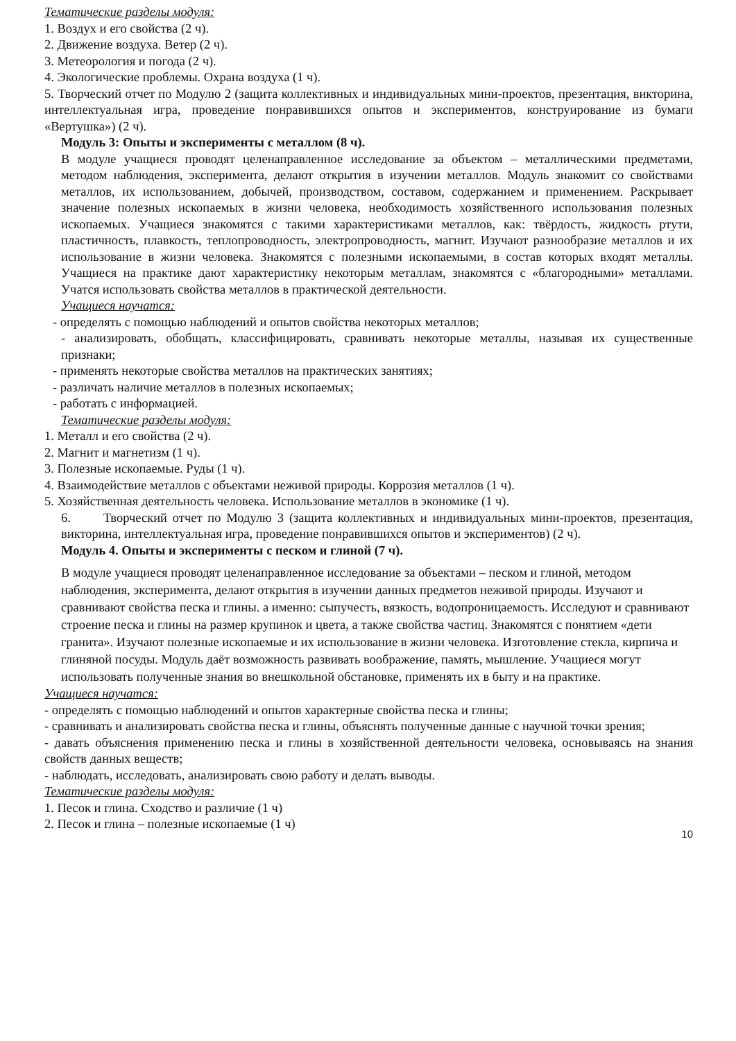Тематические разделы модуля:
1. Воздух и его свойства (2 ч).
2. Движение воздуха. Ветер (2 ч).
3. Метеорология и погода (2 ч).
4. Экологические проблемы. Охрана воздуха (1 ч).
5. Творческий отчет по Модулю 2 (защита коллективных и индивидуальных мини-проектов, презентация, викторина, интеллектуальная игра, проведение понравившихся опытов и экспериментов, конструирование из бумаги «Вертушка») (2 ч).
Модуль 3: Опыты и эксперименты с металлом (8 ч).
В модуле учащиеся проводят целенаправленное исследование за объектом – металлическими предметами, методом наблюдения, эксперимента, делают открытия в изучении металлов. Модуль знакомит со свойствами металлов, их использованием, добычей, производством, составом, содержанием и применением. Раскрывает значение полезных ископаемых в жизни человека, необходимость хозяйственного использования полезных ископаемых. Учащиеся знакомятся с такими характеристиками металлов, как: твёрдость, жидкость ртути, пластичность, плавкость, теплопроводность, электропроводность, магнит. Изучают разнообразие металлов и их использование в жизни человека. Знакомятся с полезными ископаемыми, в состав которых входят металлы. Учащиеся на практике дают характеристику некоторым металлам, знакомятся с «благородными» металлами. Учатся использовать свойства металлов в практической деятельности.
Учащиеся научатся:
- определять с помощью наблюдений и опытов свойства некоторых металлов;
- анализировать, обобщать, классифицировать, сравнивать некоторые металлы, называя их существенные признаки;
- применять некоторые свойства металлов на практических занятиях;
- различать наличие металлов в полезных ископаемых;
- работать с информацией.
Тематические разделы модуля:
1. Металл и его свойства (2 ч).
2. Магнит и магнетизм (1 ч).
3. Полезные ископаемые. Руды (1 ч).
4. Взаимодействие металлов с объектами неживой природы. Коррозия металлов (1 ч).
5. Хозяйственная деятельность человека. Использование металлов в экономике (1 ч).
6. Творческий отчет по Модулю 3 (защита коллективных и индивидуальных мини-проектов, презентация, викторина, интеллектуальная игра, проведение понравившихся опытов и экспериментов) (2 ч).
Модуль 4. Опыты и эксперименты с песком и глиной (7 ч).
В модуле учащиеся проводят целенаправленное исследование за объектами – песком и глиной, методом наблюдения, эксперимента, делают открытия в изучении данных предметов неживой природы. Изучают и сравнивают свойства песка и глины. а именно: сыпучесть, вязкость, водопроницаемость. Исследуют и сравнивают строение песка и глины на размер крупинок и цвета, а также свойства частиц. Знакомятся с понятием «дети гранита». Изучают полезные ископаемые и их использование в жизни человека. Изготовление стекла, кирпича и глиняной посуды. Модуль даёт возможность развивать воображение, память, мышление. Учащиеся могут использовать полученные знания во внешкольной обстановке, применять их в быту и на практике.
Учащиеся научатся:
- определять с помощью наблюдений и опытов характерные свойства песка и глины;
- сравнивать и анализировать свойства песка и глины, объяснять полученные данные с научной точки зрения;
- давать объяснения применению песка и глины в хозяйственной деятельности человека, основываясь на знания свойств данных веществ;
- наблюдать, исследовать, анализировать свою работу и делать выводы.
Тематические разделы модуля:
1. Песок и глина. Сходство и различие (1 ч)
2. Песок и глина – полезные ископаемые (1 ч)
10